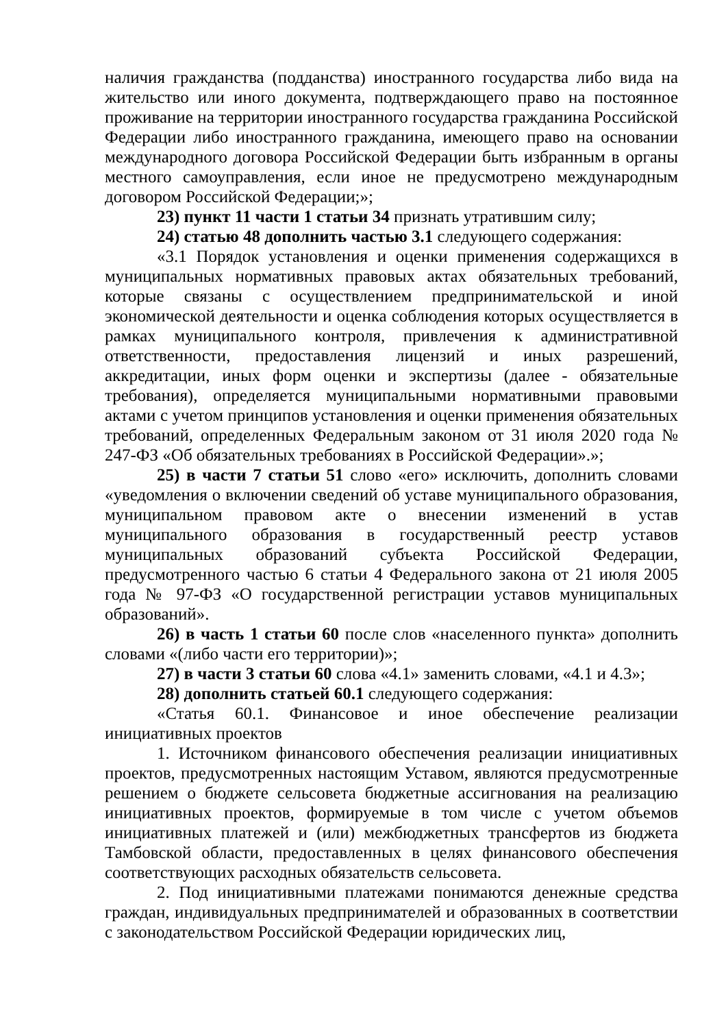наличия гражданства (подданства) иностранного государства либо вида на жительство или иного документа, подтверждающего право на постоянное проживание на территории иностранного государства гражданина Российской Федерации либо иностранного гражданина, имеющего право на основании международного договора Российской Федерации быть избранным в органы местного самоуправления, если иное не предусмотрено международным договором Российской Федерации;»;
23) пункт 11 части 1 статьи 34 признать утратившим силу;
24) статью 48 дополнить частью 3.1 следующего содержания:
«3.1 Порядок установления и оценки применения содержащихся в муниципальных нормативных правовых актах обязательных требований, которые связаны с осуществлением предпринимательской и иной экономической деятельности и оценка соблюдения которых осуществляется в рамках муниципального контроля, привлечения к административной ответственности, предоставления лицензий и иных разрешений, аккредитации, иных форм оценки и экспертизы (далее - обязательные требования), определяется муниципальными нормативными правовыми актами с учетом принципов установления и оценки применения обязательных требований, определенных Федеральным законом от 31 июля 2020 года № 247-ФЗ «Об обязательных требованиях в Российской Федерации».»;
25) в части 7 статьи 51 слово «его» исключить, дополнить словами «уведомления о включении сведений об уставе муниципального образования, муниципальном правовом акте о внесении изменений в устав муниципального образования в государственный реестр уставов муниципальных образований субъекта Российской Федерации, предусмотренного частью 6 статьи 4 Федерального закона от 21 июля 2005 года № 97-ФЗ «О государственной регистрации уставов муниципальных образований».
26) в часть 1 статьи 60 после слов «населенного пункта» дополнить словами «(либо части его территории)»;
27) в части 3 статьи 60 слова «4.1» заменить словами, «4.1 и 4.3»;
28) дополнить статьей 60.1 следующего содержания:
«Статья 60.1. Финансовое и иное обеспечение реализации инициативных проектов
1. Источником финансового обеспечения реализации инициативных проектов, предусмотренных настоящим Уставом, являются предусмотренные решением о бюджете сельсовета бюджетные ассигнования на реализацию инициативных проектов, формируемые в том числе с учетом объемов инициативных платежей и (или) межбюджетных трансфертов из бюджета Тамбовской области, предоставленных в целях финансового обеспечения соответствующих расходных обязательств сельсовета.
2. Под инициативными платежами понимаются денежные средства граждан, индивидуальных предпринимателей и образованных в соответствии с законодательством Российской Федерации юридических лиц,